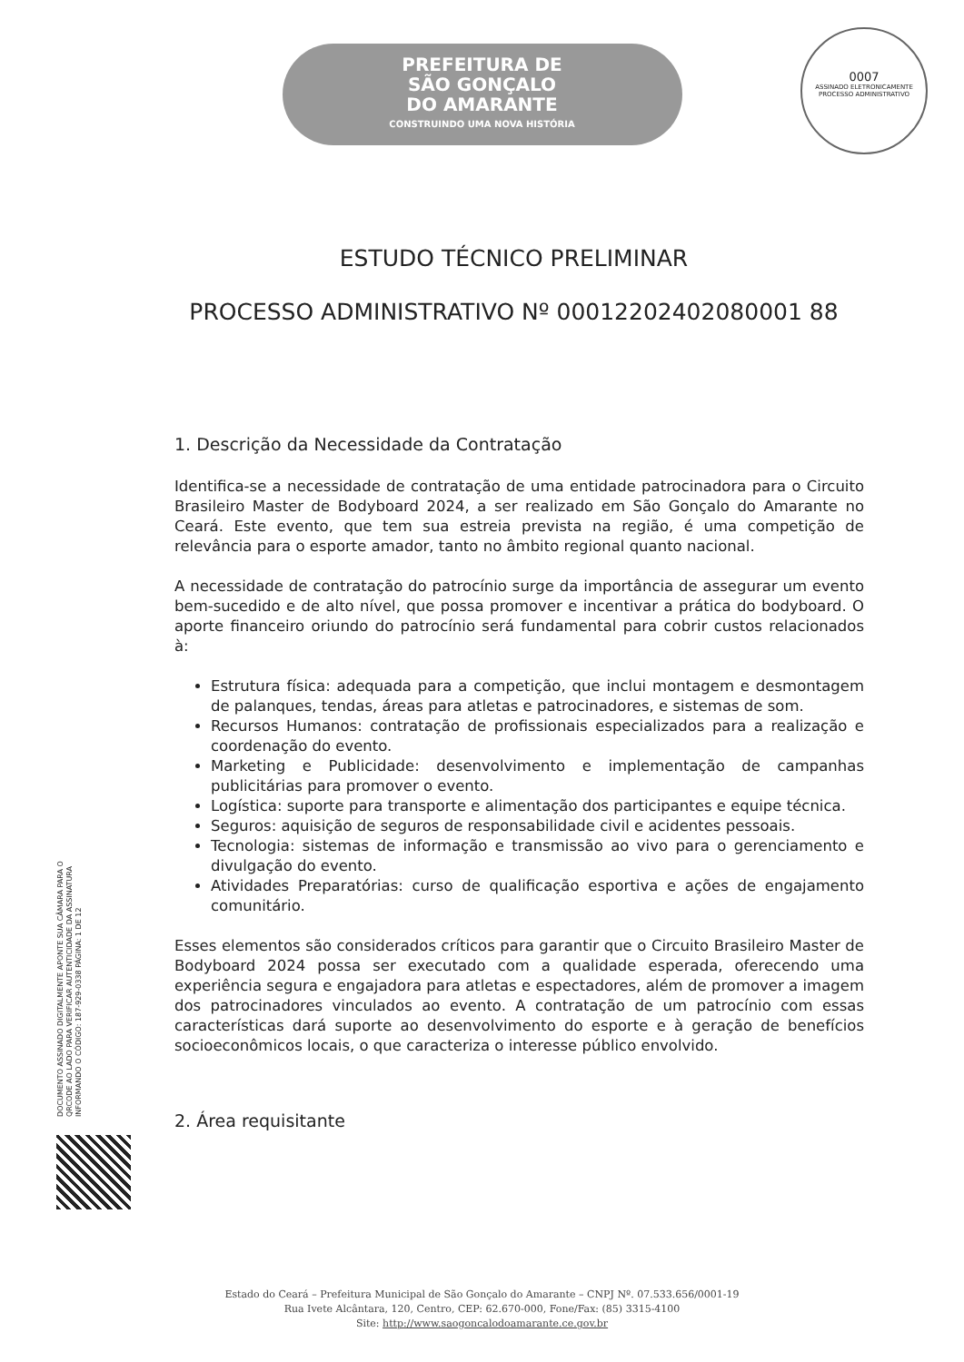PREFEITURA DE
SÃO GONÇALO
DO AMARANTE
CONSTRUINDO UMA NOVA HISTÓRIA
0007
ASSINADO ELETRONICAMENTE
PROCESSO ADMINISTRATIVO
ESTUDO TÉCNICO PRELIMINAR
PROCESSO ADMINISTRATIVO Nº 00012202402080001 88
1. Descrição da Necessidade da Contratação
Identifica-se a necessidade de contratação de uma entidade patrocinadora para o Circuito Brasileiro Master de Bodyboard 2024, a ser realizado em São Gonçalo do Amarante no Ceará. Este evento, que tem sua estreia prevista na região, é uma competição de relevância para o esporte amador, tanto no âmbito regional quanto nacional.
A necessidade de contratação do patrocínio surge da importância de assegurar um evento bem-sucedido e de alto nível, que possa promover e incentivar a prática do bodyboard. O aporte financeiro oriundo do patrocínio será fundamental para cobrir custos relacionados à:
Estrutura física: adequada para a competição, que inclui montagem e desmontagem de palanques, tendas, áreas para atletas e patrocinadores, e sistemas de som.
Recursos Humanos: contratação de profissionais especializados para a realização e coordenação do evento.
Marketing e Publicidade: desenvolvimento e implementação de campanhas publicitárias para promover o evento.
Logística: suporte para transporte e alimentação dos participantes e equipe técnica.
Seguros: aquisição de seguros de responsabilidade civil e acidentes pessoais.
Tecnologia: sistemas de informação e transmissão ao vivo para o gerenciamento e divulgação do evento.
Atividades Preparatórias: curso de qualificação esportiva e ações de engajamento comunitário.
Esses elementos são considerados críticos para garantir que o Circuito Brasileiro Master de Bodyboard 2024 possa ser executado com a qualidade esperada, oferecendo uma experiência segura e engajadora para atletas e espectadores, além de promover a imagem dos patrocinadores vinculados ao evento. A contratação de um patrocínio com essas características dará suporte ao desenvolvimento do esporte e à geração de benefícios socioeconômicos locais, o que caracteriza o interesse público envolvido.
2. Área requisitante
DOCUMENTO ASSINADO DIGITALMENTE APONTE SUA CÂMARA PARA O QRCODE AO LADO PARA VERIFICAR AUTENTICIDADE DA ASSINATURA INFORMANDO O CÓDIGO: 187-929-0338 PÁGINA: 1 DE 12
Estado do Ceará – Prefeitura Municipal de São Gonçalo do Amarante – CNPJ Nº. 07.533.656/0001-19
Rua Ivete Alcântara, 120, Centro, CEP: 62.670-000, Fone/Fax: (85) 3315-4100
Site: http://www.saogoncalodoamarante.ce.gov.br